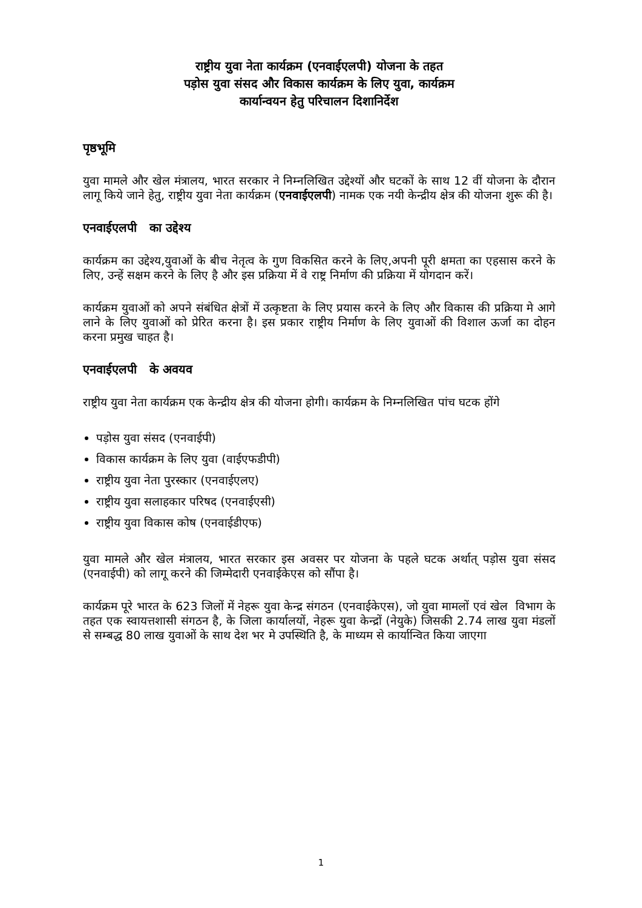राष्ट्रीय युवा नेता कार्यक्रम (एनवाईएलपी) योजना के तहत
पड़ोस युवा संसद और विकास कार्यक्रम के लिए युवा, कार्यक्रम
कार्यान्वयन हेतु परिचालन दिशानिर्देश
पृष्ठभूमि
युवा मामले और खेल मंत्रालय, भारत सरकार ने निम्नलिखित उद्देश्यों और घटकों के साथ 12 वीं योजना के दौरान लागू किये जाने हेतु, राष्ट्रीय युवा नेता कार्यक्रम (एनवाईएलपी) नामक एक नयी केन्द्रीय क्षेत्र की योजना शुरू की है।
एनवाईएलपी का उद्देश्य
कार्यक्रम का उद्देश्य,युवाओं के बीच नेतृत्व के गुण विकसित करने के लिए,अपनी पूरी क्षमता का एहसास करने के लिए, उन्हें सक्षम करने के लिए है और इस प्रक्रिया में वे राष्ट्र निर्माण की प्रक्रिया में योगदान करें।
कार्यक्रम युवाओं को अपने संबंधित क्षेत्रों में उत्कृष्टता के लिए प्रयास करने के लिए और विकास की प्रक्रिया मे आगे लाने के लिए युवाओं को प्रेरित करना है। इस प्रकार राष्ट्रीय निर्माण के लिए युवाओं की विशाल ऊर्जा का दोहन करना प्रमुख चाहत है।
एनवाईएलपी के अवयव
राष्ट्रीय युवा नेता कार्यक्रम एक केन्द्रीय क्षेत्र की योजना होगी। कार्यक्रम के निम्नलिखित पांच घटक होंगे
पड़ोस युवा संसद (एनवाईपी)
विकास कार्यक्रम के लिए युवा (वाईएफडीपी)
राष्ट्रीय युवा नेता पुरस्कार (एनवाईएलए)
राष्ट्रीय युवा सलाहकार परिषद (एनवाईएसी)
राष्ट्रीय युवा विकास कोष (एनवाईडीएफ)
युवा मामले और खेल मंत्रालय, भारत सरकार इस अवसर पर योजना के पहले घटक अर्थात् पड़ोस युवा संसद (एनवाईपी) को लागू करने की जिम्मेदारी एनवाईकेएस को सौंपा है।
कार्यक्रम पूरे भारत के 623 जिलों में नेहरू युवा केन्द्र संगठन (एनवाईकेएस), जो युवा मामलों एवं खेल विभाग के तहत एक स्वायत्तशासी संगठन है, के जिला कार्यालयों, नेहरू युवा केन्द्रों (नेयुके) जिसकी 2.74 लाख युवा मंडलों से सम्बद्ध 80 लाख युवाओं के साथ देश भर मे उपस्थिति है, के माध्यम से कार्यान्वित किया जाएगा
1